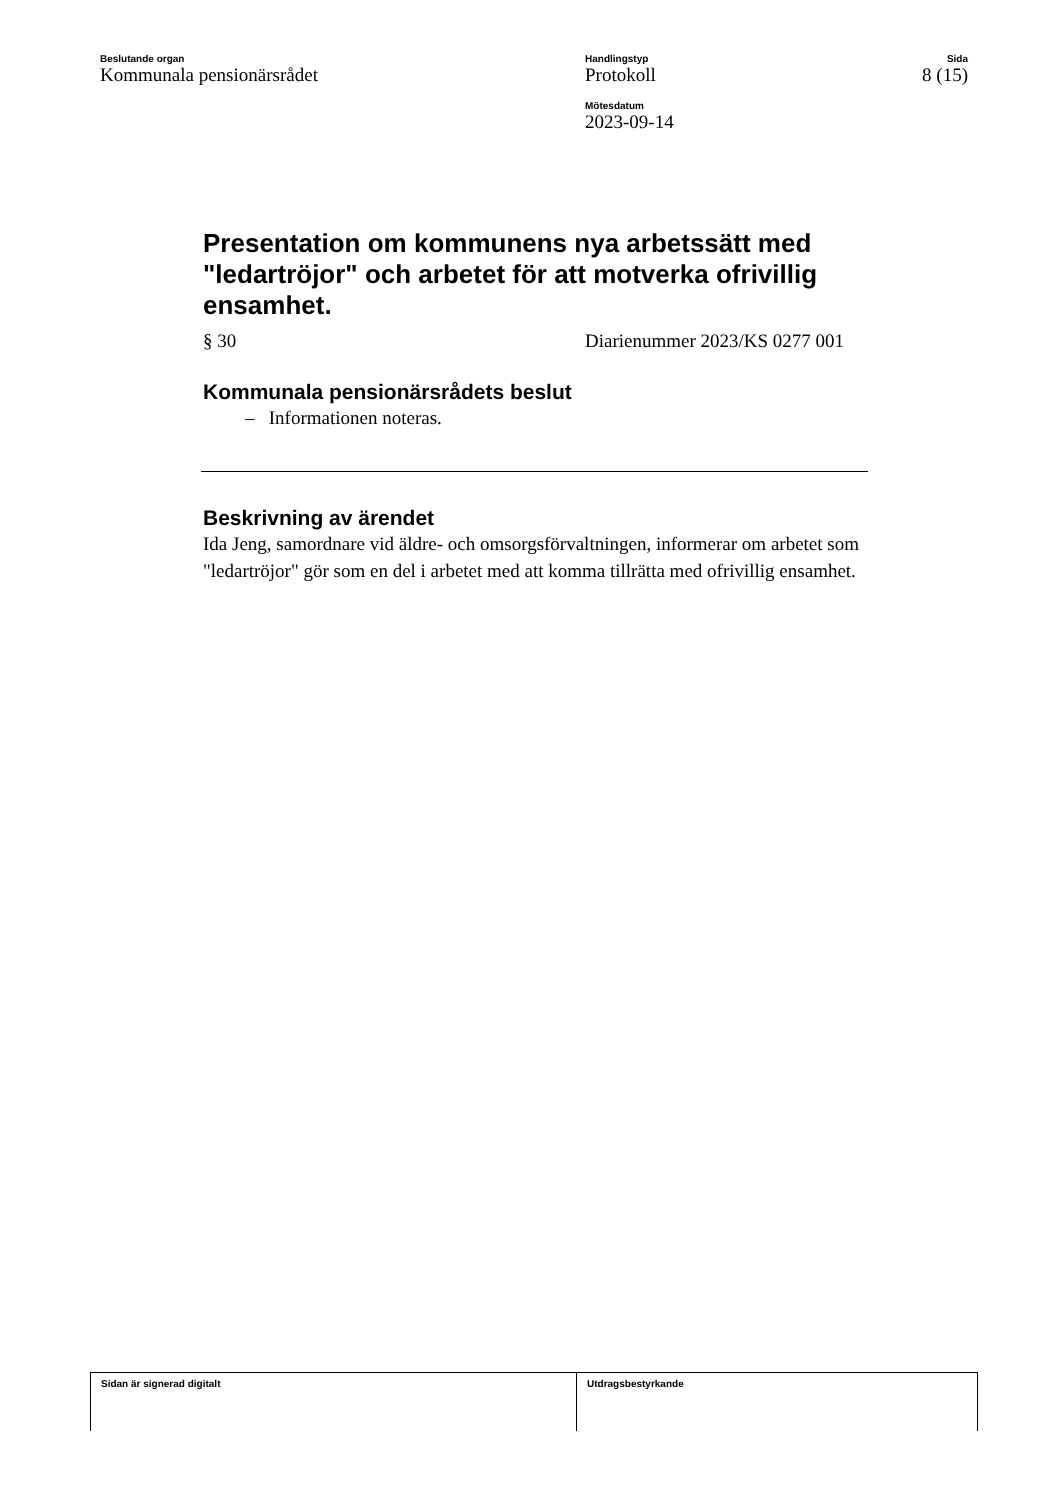Beslutande organ
Kommunala pensionärsrådet
Handlingstyp
Protokoll
Mötesdatum
2023-09-14
Sida
8 (15)
Presentation om kommunens nya arbetssätt med "ledartröjor" och arbetet för att motverka ofrivillig ensamhet.
§ 30 Diarienummer 2023/KS 0277 001
Kommunala pensionärsrådets beslut
– Informationen noteras.
Beskrivning av ärendet
Ida Jeng, samordnare vid äldre- och omsorgsförvaltningen, informerar om arbetet som "ledartröjor" gör som en del i arbetet med att komma tillrätta med ofrivillig ensamhet.
Sidan är signerad digitalt Utdragsbestyrkande